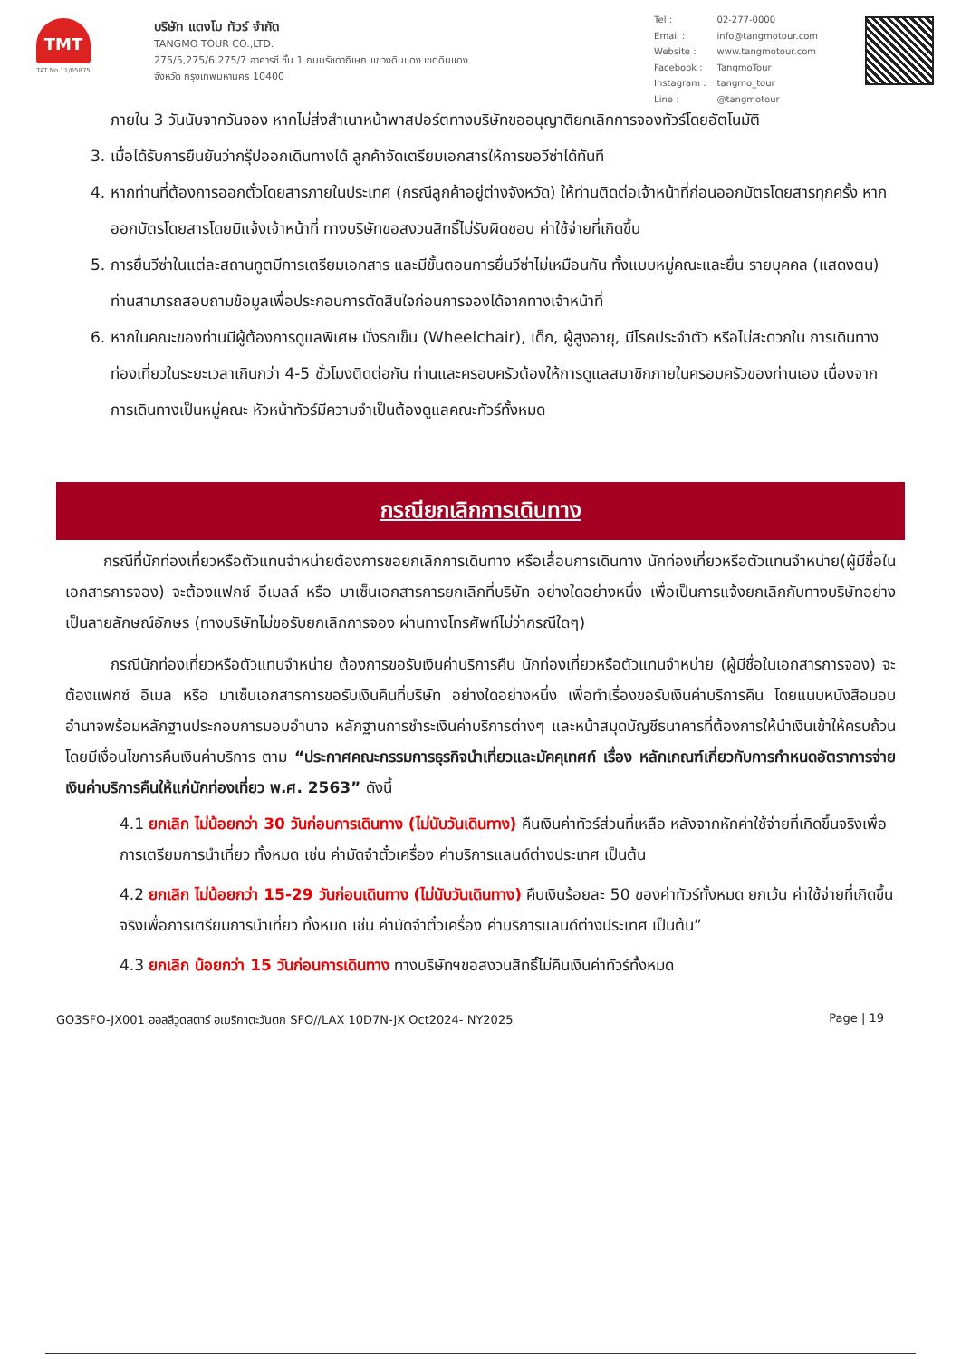TMT
TAT No.11/05875
บริษัท แตงโม ทัวร์ จำกัด
TANGMO TOUR CO.,LTD.
275/5,275/6,275/7 อาคารชี ชั้น 1 ถนนรัชดาภิเษก แขวงดินแดง เขตดินแดง
จังหวัด กรุงเทพมหานคร 10400
| Tel : | 02-277-0000 |
| Email : | info@tangmotour.com |
| Website : | www.tangmotour.com |
| Facebook : | TangmoTour |
| Instagram : | tangmo_tour |
| Line : | @tangmotour |
ภายใน 3 วันนับจากวันจอง หากไม่ส่งสำเนาหน้าพาสปอร์ตทางบริษัทขออนุญาติยกเลิกการจองทัวร์โดยอัตโนมัติ
3. เมื่อได้รับการยืนยันว่ากรุ๊ปออกเดินทางได้ ลูกค้าจัดเตรียมเอกสารให้การขอวีซ่าได้ทันที
4. หากท่านที่ต้องการออกตั๋วโดยสารภายในประเทศ (กรณีลูกค้าอยู่ต่างจังหวัด) ให้ท่านติดต่อเจ้าหน้าที่ก่อนออกบัตรโดยสารทุกครั้ง หากออกบัตรโดยสารโดยมิแจ้งเจ้าหน้าที่ ทางบริษัทขอสงวนสิทธิ์ไม่รับผิดชอบ ค่าใช้จ่ายที่เกิดขึ้น
5. การยื่นวีซ่าในแต่ละสถานทูตมีการเตรียมเอกสาร และมีขั้นตอนการยื่นวีซ่าไม่เหมือนกัน ทั้งแบบหมู่คณะและยื่น รายบุคคล (แสดงตน) ท่านสามารถสอบถามข้อมูลเพื่อประกอบการตัดสินใจก่อนการจองได้จากทางเจ้าหน้าที่
6. หากในคณะของท่านมีผู้ต้องการดูแลพิเศษ นั่งรถเข็น (Wheelchair), เด็ก, ผู้สูงอายุ, มีโรคประจำตัว หรือไม่สะดวกใน การเดินทางท่องเที่ยวในระยะเวลาเกินกว่า 4-5 ชั่วโมงติดต่อกัน ท่านและครอบครัวต้องให้การดูแลสมาชิกภายในครอบครัวของท่านเอง เนื่องจากการเดินทางเป็นหมู่คณะ หัวหน้าทัวร์มีความจำเป็นต้องดูแลคณะทัวร์ทั้งหมด
กรณียกเลิกการเดินทาง
กรณีที่นักท่องเที่ยวหรือตัวแทนจำหน่ายต้องการขอยกเลิกการเดินทาง หรือเลื่อนการเดินทาง นักท่องเที่ยวหรือตัวแทนจำหน่าย(ผู้มีชื่อในเอกสารการจอง) จะต้องแฟกซ์ อีเมลล์ หรือ มาเซ็นเอกสารการยกเลิกที่บริษัท อย่างใดอย่างหนึ่ง เพื่อเป็นการแจ้งยกเลิกกับทางบริษัทอย่างเป็นลายลักษณ์อักษร (ทางบริษัทไม่ขอรับยกเลิกการจอง ผ่านทางโทรศัพท์ไม่ว่ากรณีใดๆ)
กรณีนักท่องเที่ยวหรือตัวแทนจำหน่าย ต้องการขอรับเงินค่าบริการคืน นักท่องเที่ยวหรือตัวแทนจำหน่าย (ผู้มีชื่อในเอกสารการจอง) จะต้องแฟกซ์ อีเมล หรือ มาเซ็นเอกสารการขอรับเงินคืนที่บริษัท อย่างใดอย่างหนึ่ง เพื่อทำเรื่องขอรับเงินค่าบริการคืน โดยแนบหนังสือมอบอำนาจพร้อมหลักฐานประกอบการมอบอำนาจ หลักฐานการชำระเงินค่าบริการต่างๆ และหน้าสมุดบัญชีธนาคารที่ต้องการให้นำเงินเข้าให้ครบถ้วน โดยมีเงื่อนไขการคืนเงินค่าบริการ ตาม “ประกาศคณะกรรมการธุรกิจนำเที่ยวและมัคคุเทศก์ เรื่อง หลักเกณฑ์เกี่ยวกับการกำหนดอัตราการจ่ายเงินค่าบริการคืนให้แก่นักท่องเที่ยว พ.ศ. 2563” ดังนี้
4.1 ยกเลิก ไม่น้อยกว่า 30 วันก่อนการเดินทาง (ไม่นับวันเดินทาง) คืนเงินค่าทัวร์ส่วนที่เหลือ หลังจากหักค่าใช้จ่ายที่เกิดขึ้นจริงเพื่อการเตรียมการนำเที่ยว ทั้งหมด เช่น ค่ามัดจำตั๋วเครื่อง ค่าบริการแลนด์ต่างประเทศ เป็นต้น
4.2 ยกเลิก ไม่น้อยกว่า 15-29 วันก่อนเดินทาง (ไม่นับวันเดินทาง) คืนเงินร้อยละ 50 ของค่าทัวร์ทั้งหมด ยกเว้น ค่าใช้จ่ายที่เกิดขึ้นจริงเพื่อการเตรียมการนำเที่ยว ทั้งหมด เช่น ค่ามัดจำตั๋วเครื่อง ค่าบริการแลนด์ต่างประเทศ เป็นต้น”
4.3 ยกเลิก น้อยกว่า 15 วันก่อนการเดินทาง ทางบริษัทฯขอสงวนสิทธิ์ไม่คืนเงินค่าทัวร์ทั้งหมด
GO3SFO-JX001 ฮอลลีวูดสตาร์ อเมริกาตะวันตก SFO//LAX 10D7N-JX Oct2024- NY2025 Page | 19